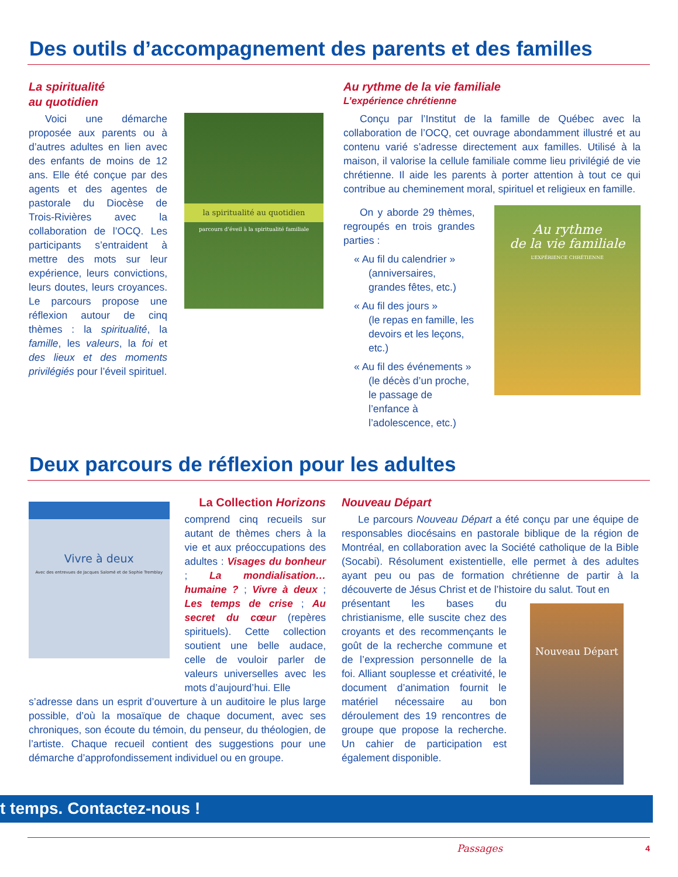Des outils d’accompagnement des parents et des familles
La spiritualité
au quotidien
Voici une démarche proposée aux parents ou à d’autres adultes en lien avec des enfants de moins de 12 ans. Elle été conçue par des agents et des agentes de pastorale du Diocèse de Trois-Rivières avec la collaboration de l’OCQ. Les participants s’entraident à mettre des mots sur leur expérience, leurs convictions, leurs doutes, leurs croyances. Le parcours propose une réflexion autour de cinq thèmes : la spiritualité, la famille, les valeurs, la foi et des lieux et des moments privilégiés pour l’éveil spirituel.
la spiritualité au quotidien
parcours d’éveil à la spiritualité familiale
Au rythme de la vie familiale
L’expérience chrétienne
Conçu par l’Institut de la famille de Québec avec la collaboration de l’OCQ, cet ouvrage abondamment illustré et au contenu varié s’adresse directement aux familles. Utilisé à la maison, il valorise la cellule familiale comme lieu privilégié de vie chrétienne. Il aide les parents à porter attention à tout ce qui contribue au cheminement moral, spirituel et religieux en famille.
On y aborde 29 thèmes, regroupés en trois grandes parties :
« Au fil du calendrier »
(anniversaires, grandes fêtes, etc.)
« Au fil des jours »
(le repas en famille, les devoirs et les leçons, etc.)
« Au fil des événements »
(le décès d’un proche, le passage de l’enfance à l’adolescence, etc.)
Au rythme
de la vie familiale
L’EXPÉRIENCE CHRÉTIENNE
Deux parcours de réflexion pour les adultes
Vivre à deux
Avec des entrevues de Jacques Salomé et de Sophie Tremblay
La Collection Horizons
comprend cinq recueils sur autant de thèmes chers à la vie et aux préoccupations des adultes : Visages du bonheur ; La mondialisation… humaine ? ; Vivre à deux ; Les temps de crise ; Au secret du cœur (repères spirituels). Cette collection soutient une belle audace, celle de vouloir parler de valeurs universelles avec les mots d’aujourd’hui. Elle
s’adresse dans un esprit d’ouverture à un auditoire le plus large possible, d’où la mosaïque de chaque document, avec ses chroniques, son écoute du témoin, du penseur, du théologien, de l’artiste. Chaque recueil contient des suggestions pour une démarche d’approfondissement individuel ou en groupe.
Nouveau Départ
Le parcours Nouveau Départ a été conçu par une équipe de responsables diocésains en pastorale biblique de la région de Montréal, en collaboration avec la Société catholique de la Bible (Socabi). Résolument existentielle, elle permet à des adultes ayant peu ou pas de formation chrétienne de partir à la découverte de Jésus Christ et de l’histoire du salut. Tout en
présentant les bases du christianisme, elle suscite chez des croyants et des recommençants le goût de la recherche commune et de l’expression personnelle de la foi. Alliant souplesse et créativité, le document d’animation fournit le matériel nécessaire au bon déroulement des 19 rencontres de groupe que propose la recherche. Un cahier de participation est également disponible.
Nouveau Départ
t temps. Contactez-nous !
Passages 4